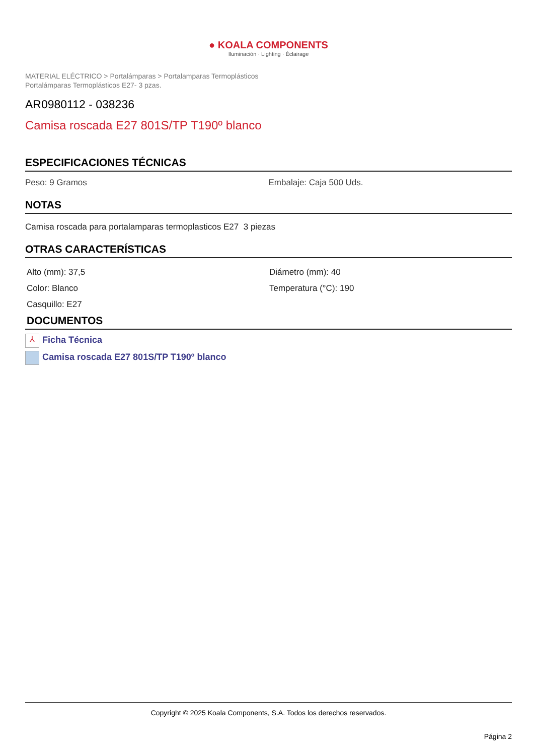● KOALA COMPONENTS
Iluminación · Lighting · Éclairage
MATERIAL ELÉCTRICO > Portalámparas > Portalamparas Termoplásticos
Portalámparas Termoplásticos E27- 3 pzas.
AR0980112 - 038236
Camisa roscada E27 801S/TP T190º blanco
ESPECIFICACIONES TÉCNICAS
Peso: 9 Gramos Embalaje: Caja 500 Uds.
NOTAS
Camisa roscada para portalamparas termoplasticos E27 3 piezas
OTRAS CARACTERÍSTICAS
Alto (mm): 37,5
Color: Blanco
Casquillo: E27
Diámetro (mm): 40
Temperatura (°C): 190
DOCUMENTOS
⅄ Ficha Técnica
Camisa roscada E27 801S/TP T190º blanco
Copyright © 2025 Koala Components, S.A. Todos los derechos reservados.
Página 2